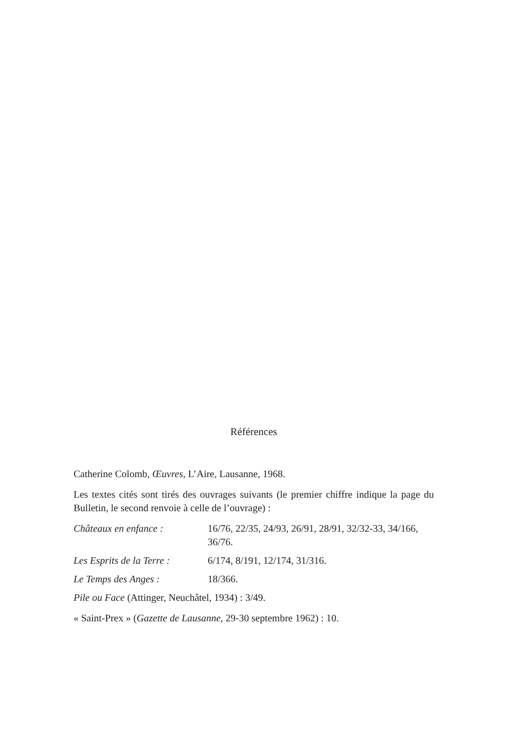Références
Catherine Colomb, Œuvres, L’Aire, Lausanne, 1968.
Les textes cités sont tirés des ouvrages suivants (le premier chiffre indique la page du Bulletin, le second renvoie à celle de l’ouvrage) :
| Châteaux en enfance : | 16/76, 22/35, 24/93, 26/91, 28/91, 32/32-33, 34/166, 36/76. |
| Les Esprits de la Terre : | 6/174, 8/191, 12/174, 31/316. |
| Le Temps des Anges : | 18/366. |
Pile ou Face (Attinger, Neuchâtel, 1934) : 3/49.
« Saint-Prex » (Gazette de Lausanne, 29-30 septembre 1962) : 10.